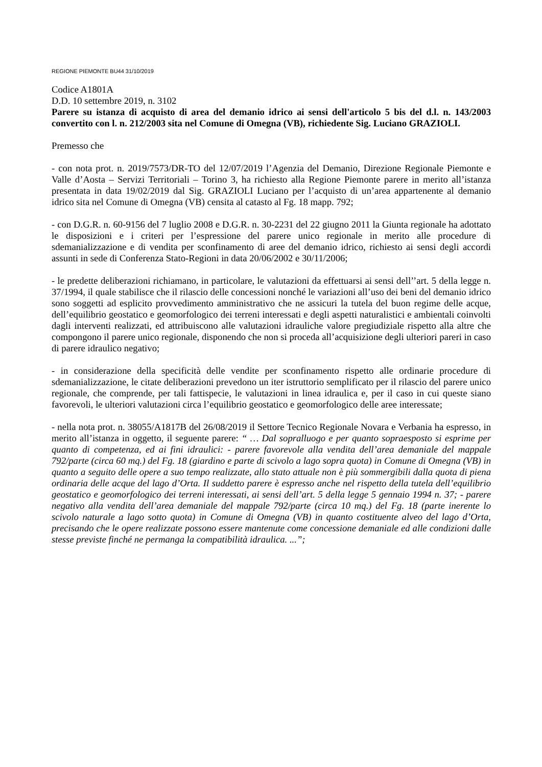REGIONE PIEMONTE BU44 31/10/2019
Codice A1801A
D.D. 10 settembre 2019, n. 3102
Parere su istanza di acquisto di area del demanio idrico ai sensi dell'articolo 5 bis del d.l. n. 143/2003 convertito con l. n. 212/2003 sita nel Comune di Omegna (VB), richiedente Sig. Luciano GRAZIOLI.
Premesso che
- con nota prot. n. 2019/7573/DR-TO del 12/07/2019 l’Agenzia del Demanio, Direzione Regionale Piemonte e Valle d’Aosta – Servizi Territoriali – Torino 3, ha richiesto alla Regione Piemonte parere in merito all’istanza presentata in data 19/02/2019 dal Sig. GRAZIOLI Luciano per l’acquisto di un’area appartenente al demanio idrico sita nel Comune di Omegna (VB) censita al catasto al Fg. 18 mapp. 792;
- con D.G.R. n. 60-9156 del 7 luglio 2008 e D.G.R. n. 30-2231 del 22 giugno 2011 la Giunta regionale ha adottato le disposizioni e i criteri per l’espressione del parere unico regionale in merito alle procedure di sdemanializzazione e di vendita per sconfinamento di aree del demanio idrico, richiesto ai sensi degli accordi assunti in sede di Conferenza Stato-Regioni in data 20/06/2002 e 30/11/2006;
- le predette deliberazioni richiamano, in particolare, le valutazioni da effettuarsi ai sensi dell’’art. 5 della legge n. 37/1994, il quale stabilisce che il rilascio delle concessioni nonché le variazioni all’uso dei beni del demanio idrico sono soggetti ad esplicito provvedimento amministrativo che ne assicuri la tutela del buon regime delle acque, dell’equilibrio geostatico e geomorfologico dei terreni interessati e degli aspetti naturalistici e ambientali coinvolti dagli interventi realizzati, ed attribuiscono alle valutazioni idrauliche valore pregiudiziale rispetto alla altre che compongono il parere unico regionale, disponendo che non si proceda all’acquisizione degli ulteriori pareri in caso di parere idraulico negativo;
- in considerazione della specificità delle vendite per sconfinamento rispetto alle ordinarie procedure di sdemanializzazione, le citate deliberazioni prevedono un iter istruttorio semplificato per il rilascio del parere unico regionale, che comprende, per tali fattispecie, le valutazioni in linea idraulica e, per il caso in cui queste siano favorevoli, le ulteriori valutazioni circa l’equilibrio geostatico e geomorfologico delle aree interessate;
- nella nota prot. n. 38055/A1817B del 26/08/2019 il Settore Tecnico Regionale Novara e Verbania ha espresso, in merito all’istanza in oggetto, il seguente parere: “ … Dal sopralluogo e per quanto sopraesposto si esprime per quanto di competenza, ed ai fini idraulici: - parere favorevole alla vendita dell’area demaniale del mappale 792/parte (circa 60 mq.) del Fg. 18 (giardino e parte di scivolo a lago sopra quota) in Comune di Omegna (VB) in quanto a seguito delle opere a suo tempo realizzate, allo stato attuale non è più sommergibili dalla quota di piena ordinaria delle acque del lago d’Orta. Il suddetto parere è espresso anche nel rispetto della tutela dell’equilibrio geostatico e geomorfologico dei terreni interessati, ai sensi dell’art. 5 della legge 5 gennaio 1994 n. 37; - parere negativo alla vendita dell’area demaniale del mappale 792/parte (circa 10 mq.) del Fg. 18 (parte inerente lo scivolo naturale a lago sotto quota) in Comune di Omegna (VB) in quanto costituente alveo del lago d’Orta, precisando che le opere realizzate possono essere mantenute come concessione demaniale ed alle condizioni dalle stesse previste finché ne permanga la compatibilità idraulica. ...”;